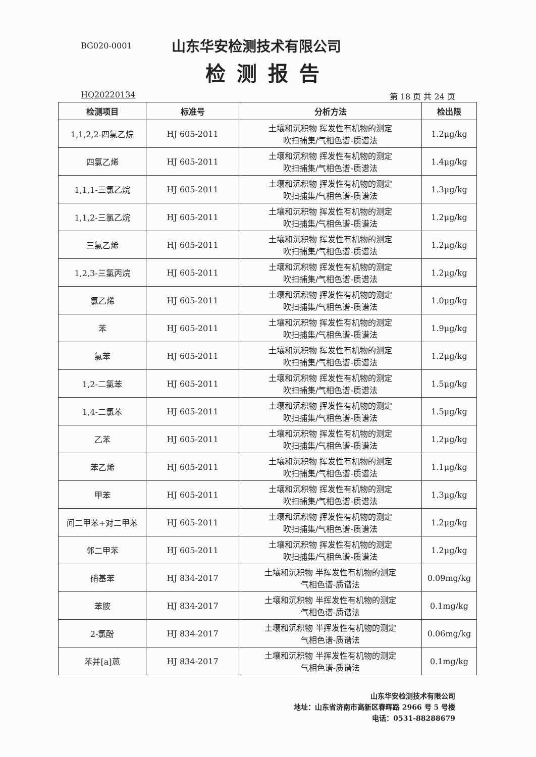BG020-0001
山东华安检测技术有限公司
检测报告
HQ20220134 第 18 页 共 24 页
| 检测项目 | 标准号 | 分析方法 | 检出限 |
| --- | --- | --- | --- |
| 1,1,2,2-四氯乙烷 | HJ 605-2011 | 土壤和沉积物 挥发性有机物的测定 吹扫捕集/气相色谱-质谱法 | 1.2μg/kg |
| 四氯乙烯 | HJ 605-2011 | 土壤和沉积物 挥发性有机物的测定 吹扫捕集/气相色谱-质谱法 | 1.4μg/kg |
| 1,1,1-三氯乙烷 | HJ 605-2011 | 土壤和沉积物 挥发性有机物的测定 吹扫捕集/气相色谱-质谱法 | 1.3μg/kg |
| 1,1,2-三氯乙烷 | HJ 605-2011 | 土壤和沉积物 挥发性有机物的测定 吹扫捕集/气相色谱-质谱法 | 1.2μg/kg |
| 三氯乙烯 | HJ 605-2011 | 土壤和沉积物 挥发性有机物的测定 吹扫捕集/气相色谱-质谱法 | 1.2μg/kg |
| 1,2,3-三氯丙烷 | HJ 605-2011 | 土壤和沉积物 挥发性有机物的测定 吹扫捕集/气相色谱-质谱法 | 1.2μg/kg |
| 氯乙烯 | HJ 605-2011 | 土壤和沉积物 挥发性有机物的测定 吹扫捕集/气相色谱-质谱法 | 1.0μg/kg |
| 苯 | HJ 605-2011 | 土壤和沉积物 挥发性有机物的测定 吹扫捕集/气相色谱-质谱法 | 1.9μg/kg |
| 氯苯 | HJ 605-2011 | 土壤和沉积物 挥发性有机物的测定 吹扫捕集/气相色谱-质谱法 | 1.2μg/kg |
| 1,2-二氯苯 | HJ 605-2011 | 土壤和沉积物 挥发性有机物的测定 吹扫捕集/气相色谱-质谱法 | 1.5μg/kg |
| 1,4-二氯苯 | HJ 605-2011 | 土壤和沉积物 挥发性有机物的测定 吹扫捕集/气相色谱-质谱法 | 1.5μg/kg |
| 乙苯 | HJ 605-2011 | 土壤和沉积物 挥发性有机物的测定 吹扫捕集/气相色谱-质谱法 | 1.2μg/kg |
| 苯乙烯 | HJ 605-2011 | 土壤和沉积物 挥发性有机物的测定 吹扫捕集/气相色谱-质谱法 | 1.1μg/kg |
| 甲苯 | HJ 605-2011 | 土壤和沉积物 挥发性有机物的测定 吹扫捕集/气相色谱-质谱法 | 1.3μg/kg |
| 间二甲苯+对二甲苯 | HJ 605-2011 | 土壤和沉积物 挥发性有机物的测定 吹扫捕集/气相色谱-质谱法 | 1.2μg/kg |
| 邻二甲苯 | HJ 605-2011 | 土壤和沉积物 挥发性有机物的测定 吹扫捕集/气相色谱-质谱法 | 1.2μg/kg |
| 硝基苯 | HJ 834-2017 | 土壤和沉积物 半挥发性有机物的测定 气相色谱-质谱法 | 0.09mg/kg |
| 苯胺 | HJ 834-2017 | 土壤和沉积物 半挥发性有机物的测定 气相色谱-质谱法 | 0.1mg/kg |
| 2-氯酚 | HJ 834-2017 | 土壤和沉积物 半挥发性有机物的测定 气相色谱-质谱法 | 0.06mg/kg |
| 苯并[a]蒽 | HJ 834-2017 | 土壤和沉积物 半挥发性有机物的测定 气相色谱-质谱法 | 0.1mg/kg |
山东华安检测技术有限公司
地址：山东省济南市高新区春晖路 2966 号 5 号楼
电话：0531-88288679